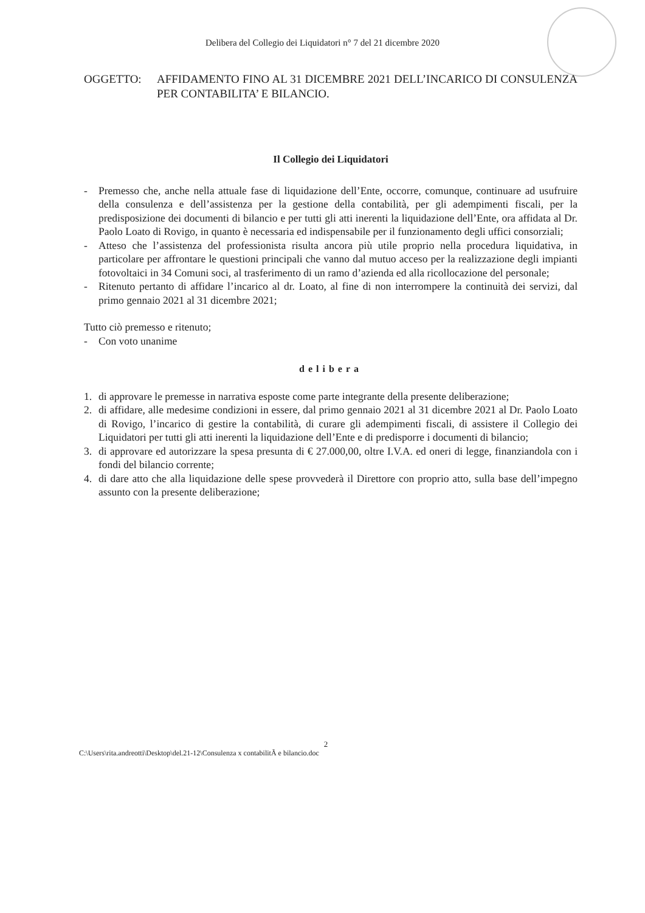Delibera del Collegio dei Liquidatori n° 7 del 21 dicembre 2020
OGGETTO: AFFIDAMENTO FINO AL 31 DICEMBRE 2021 DELL’INCARICO DI CONSULENZA PER CONTABILITA’ E BILANCIO.
Il Collegio dei Liquidatori
- Premesso che, anche nella attuale fase di liquidazione dell’Ente, occorre, comunque, continuare ad usufruire della consulenza e dell’assistenza per la gestione della contabilità, per gli adempimenti fiscali, per la predisposizione dei documenti di bilancio e per tutti gli atti inerenti la liquidazione dell’Ente, ora affidata al Dr. Paolo Loato di Rovigo, in quanto è necessaria ed indispensabile per il funzionamento degli uffici consorziali;
- Atteso che l’assistenza del professionista risulta ancora più utile proprio nella procedura liquidativa, in particolare per affrontare le questioni principali che vanno dal mutuo acceso per la realizzazione degli impianti fotovoltaici in 34 Comuni soci, al trasferimento di un ramo d’azienda ed alla ricollocazione del personale;
- Ritenuto pertanto di affidare l’incarico al dr. Loato, al fine di non interrompere la continuità dei servizi, dal primo gennaio 2021 al 31 dicembre 2021;
Tutto ciò premesso e ritenuto;
- Con voto unanime
delibera
1. di approvare le premesse in narrativa esposte come parte integrante della presente deliberazione;
2. di affidare, alle medesime condizioni in essere, dal primo gennaio 2021 al 31 dicembre 2021 al Dr. Paolo Loato di Rovigo, l’incarico di gestire la contabilità, di curare gli adempimenti fiscali, di assistere il Collegio dei Liquidatori per tutti gli atti inerenti la liquidazione dell’Ente e di predisporre i documenti di bilancio;
3. di approvare ed autorizzare la spesa presunta di € 27.000,00, oltre I.V.A. ed oneri di legge, finanziandola con i fondi del bilancio corrente;
4. di dare atto che alla liquidazione delle spese provvederà il Direttore con proprio atto, sulla base dell’impegno assunto con la presente deliberazione;
2
C:\Users\rita.andreotti\Desktop\del.21-12\Consulenza x contabilitÃ e bilancio.doc